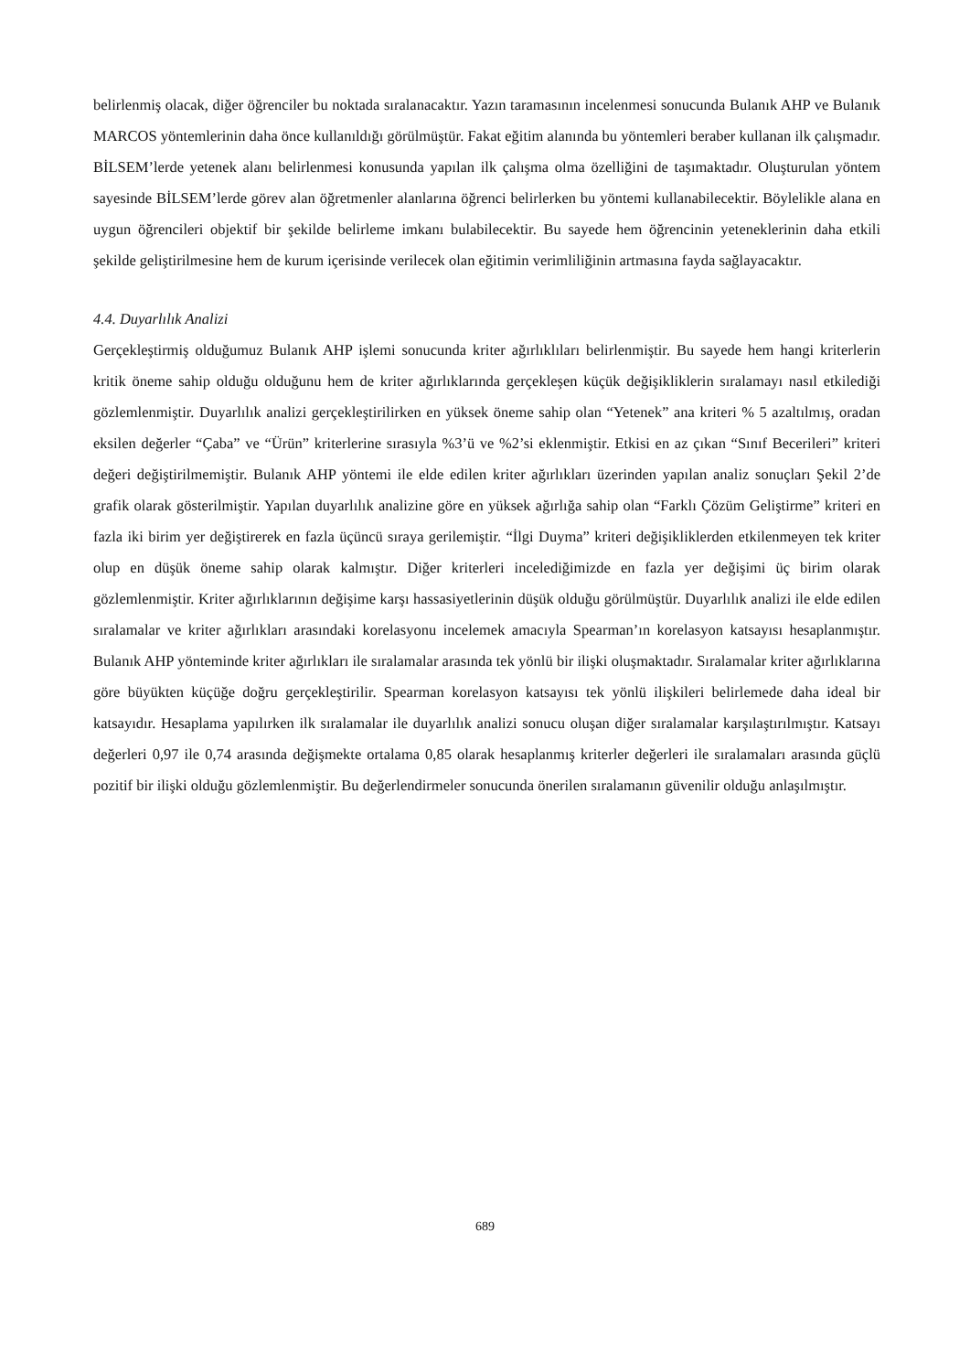belirlenmiş olacak, diğer öğrenciler bu noktada sıralanacaktır. Yazın taramasının incelenmesi sonucunda Bulanık AHP ve Bulanık MARCOS yöntemlerinin daha önce kullanıldığı görülmüştür. Fakat eğitim alanında bu yöntemleri beraber kullanan ilk çalışmadır. BİLSEM’lerde yetenek alanı belirlenmesi konusunda yapılan ilk çalışma olma özelliğini de taşımaktadır. Oluşturulan yöntem sayesinde BİLSEM’lerde görev alan öğretmenler alanlarına öğrenci belirlerken bu yöntemi kullanabilecektir. Böylelikle alana en uygun öğrencileri objektif bir şekilde belirleme imkanı bulabilecektir. Bu sayede hem öğrencinin yeteneklerinin daha etkili şekilde geliştirilmesine hem de kurum içerisinde verilecek olan eğitimin verimliliğinin artmasına fayda sağlayacaktır.
4.4. Duyarlılık Analizi
Gerçekleştirmiş olduğumuz Bulanık AHP işlemi sonucunda kriter ağırlıklıları belirlenmiştir. Bu sayede hem hangi kriterlerin kritik öneme sahip olduğu olduğunu hem de kriter ağırlıklarında gerçekleşen küçük değişikliklerin sıralamayı nasıl etkilediği gözlemlenmiştir. Duyarlılık analizi gerçekleştirilirken en yüksek öneme sahip olan “Yetenek” ana kriteri % 5 azaltılmış, oradan eksilen değerler “Çaba” ve “Ürün” kriterlerine sırasıyla %3’ü ve %2’si eklenmiştir. Etkisi en az çıkan “Sınıf Becerileri” kriteri değeri değiştirilmemiştir. Bulanık AHP yöntemi ile elde edilen kriter ağırlıkları üzerinden yapılan analiz sonuçları Şekil 2’de grafik olarak gösterilmiştir. Yapılan duyarlılık analizine göre en yüksek ağırlığa sahip olan “Farklı Çözüm Geliştirme” kriteri en fazla iki birim yer değiştirerek en fazla üçüncü sıraya gerilemiştir. “İlgi Duyma” kriteri değişikliklerden etkilenmeyen tek kriter olup en düşük öneme sahip olarak kalmıştır. Diğer kriterleri incelediğimizde en fazla yer değişimi üç birim olarak gözlemlenmiştir. Kriter ağırlıklarının değişime karşı hassasiyetlerinin düşük olduğu görülmüştür. Duyarlılık analizi ile elde edilen sıralamalar ve kriter ağırlıkları arasındaki korelasyonu incelemek amacıyla Spearman’ın korelasyon katsayısı hesaplanmıştır. Bulanık AHP yönteminde kriter ağırlıkları ile sıralamalar arasında tek yönlü bir ilişki oluşmaktadır. Sıralamalar kriter ağırlıklarına göre büyükten küçüğe doğru gerçekleştirilir. Spearman korelasyon katsayısı tek yönlü ilişkileri belirlemede daha ideal bir katsayıdır. Hesaplama yapılırken ilk sıralamalar ile duyarlılık analizi sonucu oluşan diğer sıralamalar karşılaştırılmıştır. Katsayı değerleri 0,97 ile 0,74 arasında değişmekte ortalama 0,85 olarak hesaplanmış kriterler değerleri ile sıralamaları arasında güçlü pozitif bir ilişki olduğu gözlemlenmiştir. Bu değerlendirmeler sonucunda önerilen sıralamanın güvenilir olduğu anlaşılmıştır.
689